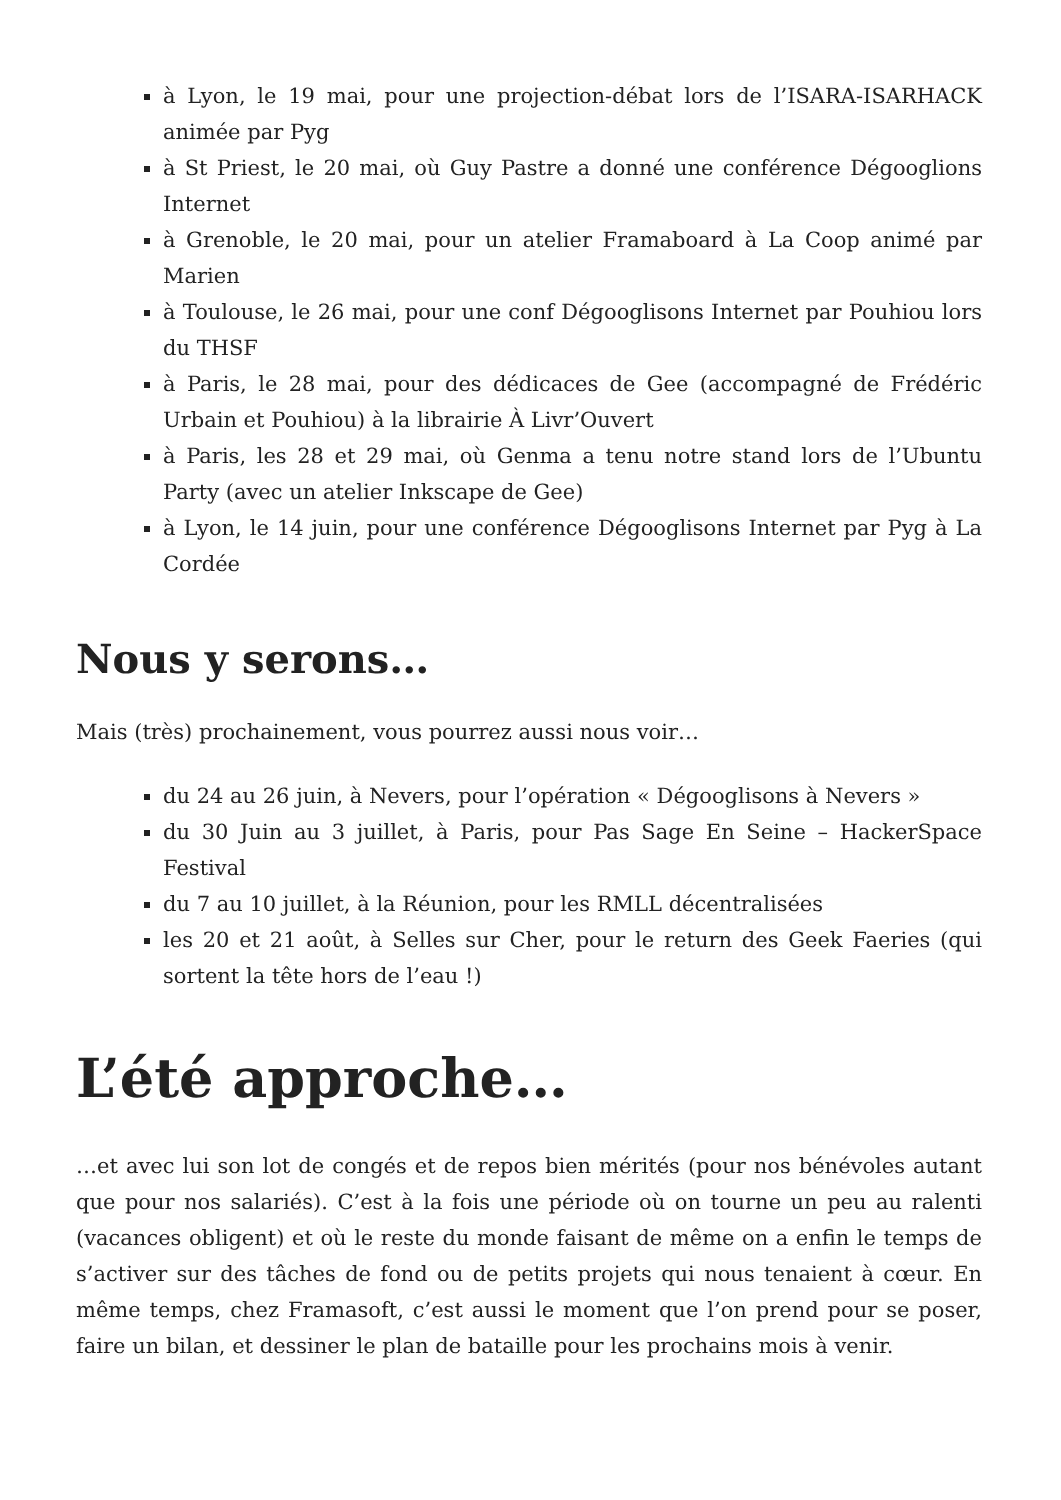à Lyon, le 19 mai, pour une projection-débat lors de l’ISARA-ISARHACK animée par Pyg
à St Priest, le 20 mai, où Guy Pastre a donné une conférence Dégooglions Internet
à Grenoble, le 20 mai, pour un atelier Framaboard à La Coop animé par Marien
à Toulouse, le 26 mai, pour une conf Dégooglisons Internet par Pouhiou lors du THSF
à Paris, le 28 mai, pour des dédicaces de Gee (accompagné de Frédéric Urbain et Pouhiou) à la librairie À Livr’Ouvert
à Paris, les 28 et 29 mai, où Genma a tenu notre stand lors de l’Ubuntu Party (avec un atelier Inkscape de Gee)
à Lyon, le 14 juin, pour une conférence Dégooglisons Internet par Pyg à La Cordée
Nous y serons…
Mais (très) prochainement, vous pourrez aussi nous voir…
du 24 au 26 juin, à Nevers, pour l’opération « Dégooglisons à Nevers »
du 30 Juin au 3 juillet, à Paris, pour Pas Sage En Seine – HackerSpace Festival
du 7 au 10 juillet, à la Réunion, pour les RMLL décentralisées
les 20 et 21 août, à Selles sur Cher, pour le return des Geek Faeries (qui sortent la tête hors de l’eau !)
L’été approche…
…et avec lui son lot de congés et de repos bien mérités (pour nos bénévoles autant que pour nos salariés). C’est à la fois une période où on tourne un peu au ralenti (vacances obligent) et où le reste du monde faisant de même on a enfin le temps de s’activer sur des tâches de fond ou de petits projets qui nous tenaient à cœur. En même temps, chez Framasoft, c’est aussi le moment que l’on prend pour se poser, faire un bilan, et dessiner le plan de bataille pour les prochains mois à venir.